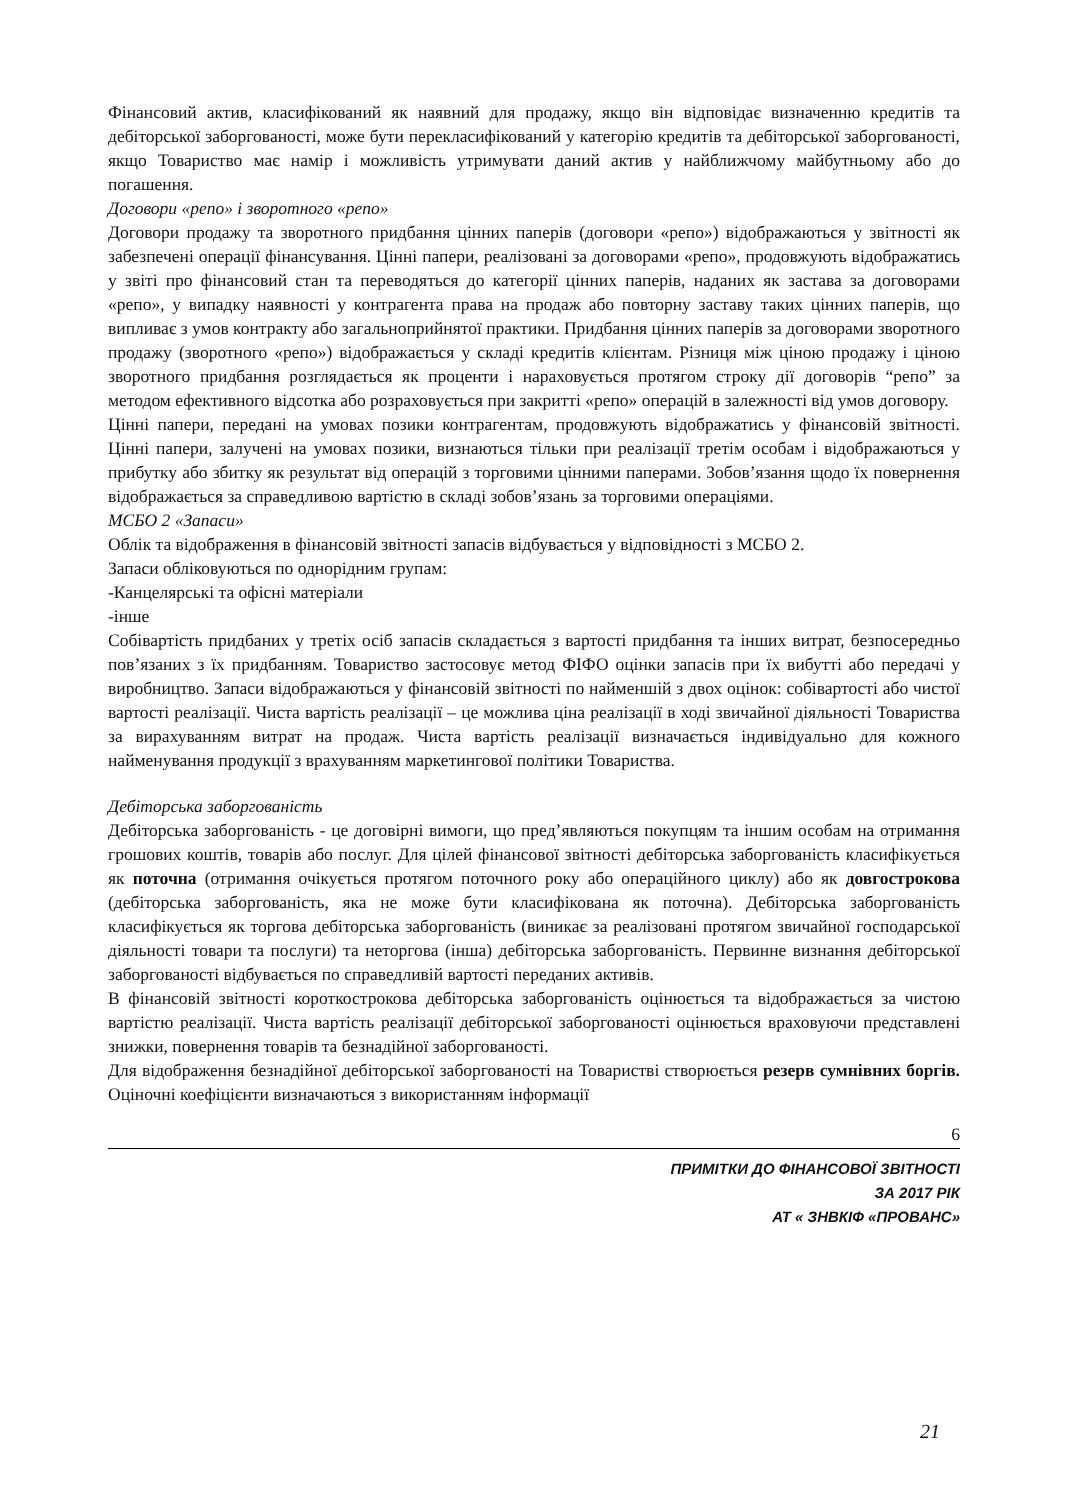Фінансовий актив, класифікований як наявний для продажу, якщо він відповідає визначенню кредитів та дебіторської заборгованості, може бути перекласифікований у категорію кредитів та дебіторської заборгованості, якщо Товариство має намір і можливість утримувати даний актив у найближчому майбутньому або до погашення.
Договори «репо» і зворотного «репо»
Договори продажу та зворотного придбання цінних паперів (договори «репо») відображаються у звітності як забезпечені операції фінансування. Цінні папери, реалізовані за договорами «репо», продовжують відображатись у звіті про фінансовий стан та переводяться до категорії цінних паперів, наданих як застава за договорами «репо», у випадку наявності у контрагента права на продаж або повторну заставу таких цінних паперів, що випливає з умов контракту або загальноприйнятої практики. Придбання цінних паперів за договорами зворотного продажу (зворотного «репо») відображається у складі кредитів клієнтам. Різниця між ціною продажу і ціною зворотного придбання розглядається як проценти і нараховується протягом строку дії договорів “репо” за методом ефективного відсотка або розраховується при закритті «репо» операцій в залежності від умов договору.
Цінні папери, передані на умовах позики контрагентам, продовжують відображатись у фінансовій звітності. Цінні папери, залучені на умовах позики, визнаються тільки при реалізації третім особам і відображаються у прибутку або збитку як результат від операцій з торговими цінними паперами. Зобов’язання щодо їх повернення відображається за справедливою вартістю в складі зобов’язань за торговими операціями.
МСБО 2 «Запаси»
Облік та відображення в фінансовій звітності запасів відбувається у відповідності з МСБО 2.
Запаси обліковуються по однорідним групам:
-Канцелярські та офісні матеріали
-інше
Собівартість придбаних у третіх осіб запасів складається з вартості придбання та інших витрат, безпосередньо пов’язаних з їх придбанням. Товариство застосовує метод ФІФО оцінки запасів при їх вибутті або передачі у виробництво. Запаси відображаються у фінансовій звітності по найменшій з двох оцінок: собівартості або чистої вартості реалізації. Чиста вартість реалізації – це можлива ціна реалізації в ході звичайної діяльності Товариства за вирахуванням витрат на продаж. Чиста вартість реалізації визначається індивідуально для кожного найменування продукції з врахуванням маркетингової політики Товариства.
Дебіторська заборгованість
Дебіторська заборгованість - це договірні вимоги, що пред’являються покупцям та іншим особам на отримання грошових коштів, товарів або послуг. Для цілей фінансової звітності дебіторська заборгованість класифікується як поточна (отримання очікується протягом поточного року або операційного циклу) або як довгострокова (дебіторська заборгованість, яка не може бути класифікована як поточна). Дебіторська заборгованість класифікується як торгова дебіторська заборгованість (виникає за реалізовані протягом звичайної господарської діяльності товари та послуги) та неторгова (інша) дебіторська заборгованість. Первинне визнання дебіторської заборгованості відбувається по справедливій вартості переданих активів.
В фінансовій звітності короткострокова дебіторська заборгованість оцінюється та відображається за чистою вартістю реалізації. Чиста вартість реалізації дебіторської заборгованості оцінюється враховуючи представлені знижки, повернення товарів та безнадійної заборгованості.
Для відображення безнадійної дебіторської заборгованості на Товаристві створюється резерв сумнівних боргів. Оціночні коефіцієнти визначаються з використанням інформації
6
ПРИМІТКИ ДО ФІНАНСОВОЇ ЗВІТНОСТІ
ЗА 2017 РІК
АТ « ЗНВКІФ «ПРОВАНС»
21